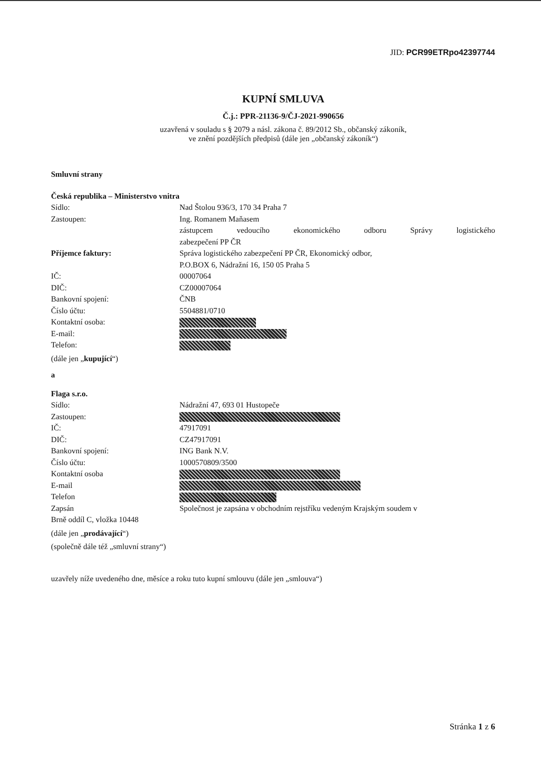JID: PCR99ETRpo42397744
KUPNÍ SMLUVA
Č.j.: PPR-21136-9/ČJ-2021-990656
uzavřená v souladu s § 2079 a násl. zákona č. 89/2012 Sb., občanský zákoník,
ve znění pozdějších předpisů (dále jen „občanský zákoník“)
Smluvní strany
Česká republika – Ministerstvo vnitra
Sídlo: Nad Štolou 936/3, 170 34 Praha 7
Zastoupen: Ing. Romanem Maňasem
zástupcem vedoucího ekonomického odboru Správy logistického
zabezpečení PP ČR
Příjemce faktury: Správa logistického zabezpečení PP ČR, Ekonomický odbor,
P.O.BOX 6, Nádražní 16, 150 05 Praha 5
IČ: 00007064
DIČ: CZ00007064
Bankovní spojení: ČNB
Číslo účtu: 5504881/0710
Kontaktní osoba:
E-mail:
Telefon:
(dále jen „kupující“)
a
Flaga s.r.o.
Sídlo: Nádražní 47, 693 01 Hustopeče
Zastoupen:
IČ: 47917091
DIČ: CZ47917091
Bankovní spojení: ING Bank N.V.
Číslo účtu: 1000570809/3500
Kontaktní osoba
E-mail
Telefon
Zapsán Společnost je zapsána v obchodním rejstříku vedeným Krajským soudem v
Brně oddíl C, vložka 10448
(dále jen „prodávající“)
(společně dále též „smluvní strany“)
uzavřely níže uvedeného dne, měsíce a roku tuto kupní smlouvu (dále jen „smlouva“)
Stránka 1 z 6